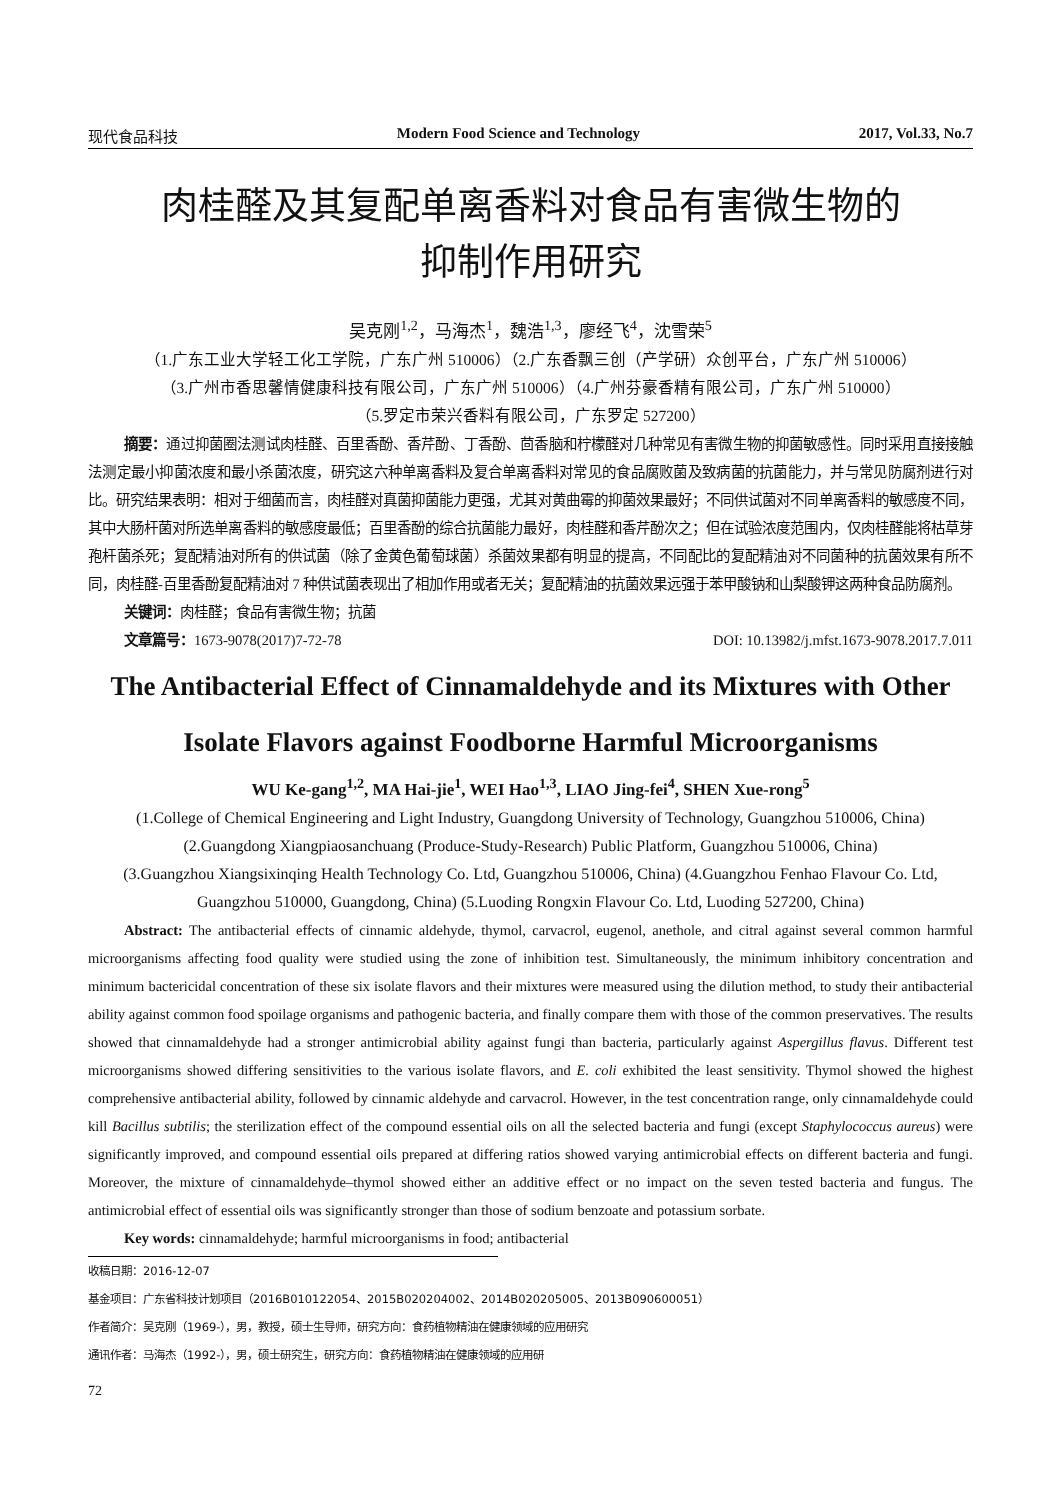现代食品科技 Modern Food Science and Technology 2017, Vol.33, No.7
肉桂醛及其复配单离香料对食品有害微生物的
抑制作用研究
吴克刚<sup>1,2</sup>，马海杰<sup>1</sup>，魏浩<sup>1,3</sup>，廖经飞<sup>4</sup>，沈雪荣<sup>5</sup>
（1.广东工业大学轻工化工学院，广东广州 510006）（2.广东香飘三创（产学研）众创平台，广东广州 510006）
（3.广州市香思馨情健康科技有限公司，广东广州 510006）（4.广州芬豪香精有限公司，广东广州 510000）
（5.罗定市荣兴香料有限公司，广东罗定 527200）
摘要：通过抑菌圈法测试肉桂醛、百里香酚、香芹酚、丁香酚、茴香脑和柠檬醛对几种常见有害微生物的抑菌敏感性。同时采用直接接触法测定最小抑菌浓度和最小杀菌浓度，研究这六种单离香料及复合单离香料对常见的食品腐败菌及致病菌的抗菌能力，并与常见防腐剂进行对比。研究结果表明：相对于细菌而言，肉桂醛对真菌抑菌能力更强，尤其对黄曲霉的抑菌效果最好；不同供试菌对不同单离香料的敏感度不同，其中大肠杆菌对所选单离香料的敏感度最低；百里香酚的综合抗菌能力最好，肉桂醛和香芹酚次之；但在试验浓度范围内，仅肉桂醛能将枯草芽孢杆菌杀死；复配精油对所有的供试菌（除了金黄色葡萄球菌）杀菌效果都有明显的提高，不同配比的复配精油对不同菌种的抗菌效果有所不同，肉桂醛-百里香酚复配精油对 7 种供试菌表现出了相加作用或者无关；复配精油的抗菌效果远强于苯甲酸钠和山梨酸钾这两种食品防腐剂。
关键词：肉桂醛；食品有害微生物；抗菌
文章篇号：1673-9078(2017)7-72-78 DOI: 10.13982/j.mfst.1673-9078.2017.7.011
The Antibacterial Effect of Cinnamaldehyde and its Mixtures with Other Isolate Flavors against Foodborne Harmful Microorganisms
WU Ke-gang<sup>1,2</sup>, MA Hai-jie<sup>1</sup>, WEI Hao<sup>1,3</sup>, LIAO Jing-fei<sup>4</sup>, SHEN Xue-rong<sup>5</sup>
(1.College of Chemical Engineering and Light Industry, Guangdong University of Technology, Guangzhou 510006, China)
(2.Guangdong Xiangpiaosanchuang (Produce-Study-Research) Public Platform, Guangzhou 510006, China)
(3.Guangzhou Xiangsixinqing Health Technology Co. Ltd, Guangzhou 510006, China) (4.Guangzhou Fenhao Flavour Co. Ltd, Guangzhou 510000, Guangdong, China) (5.Luoding Rongxin Flavour Co. Ltd, Luoding 527200, China)
Abstract: The antibacterial effects of cinnamic aldehyde, thymol, carvacrol, eugenol, anethole, and citral against several common harmful microorganisms affecting food quality were studied using the zone of inhibition test. Simultaneously, the minimum inhibitory concentration and minimum bactericidal concentration of these six isolate flavors and their mixtures were measured using the dilution method, to study their antibacterial ability against common food spoilage organisms and pathogenic bacteria, and finally compare them with those of the common preservatives. The results showed that cinnamaldehyde had a stronger antimicrobial ability against fungi than bacteria, particularly against Aspergillus flavus. Different test microorganisms showed differing sensitivities to the various isolate flavors, and E. coli exhibited the least sensitivity. Thymol showed the highest comprehensive antibacterial ability, followed by cinnamic aldehyde and carvacrol. However, in the test concentration range, only cinnamaldehyde could kill Bacillus subtilis; the sterilization effect of the compound essential oils on all the selected bacteria and fungi (except Staphylococcus aureus) were significantly improved, and compound essential oils prepared at differing ratios showed varying antimicrobial effects on different bacteria and fungi. Moreover, the mixture of cinnamaldehyde–thymol showed either an additive effect or no impact on the seven tested bacteria and fungus. The antimicrobial effect of essential oils was significantly stronger than those of sodium benzoate and potassium sorbate.
Key words: cinnamaldehyde; harmful microorganisms in food; antibacterial
收稿日期：2016-12-07
基金项目：广东省科技计划项目（2016B010122054、2015B020204002、2014B020205005、2013B090600051）
作者简介：吴克刚（1969-），男，教授，硕士生导师，研究方向：食药植物精油在健康领域的应用研究
通讯作者：马海杰（1992-），男，硕士研究生，研究方向：食药植物精油在健康领域的应用研
72